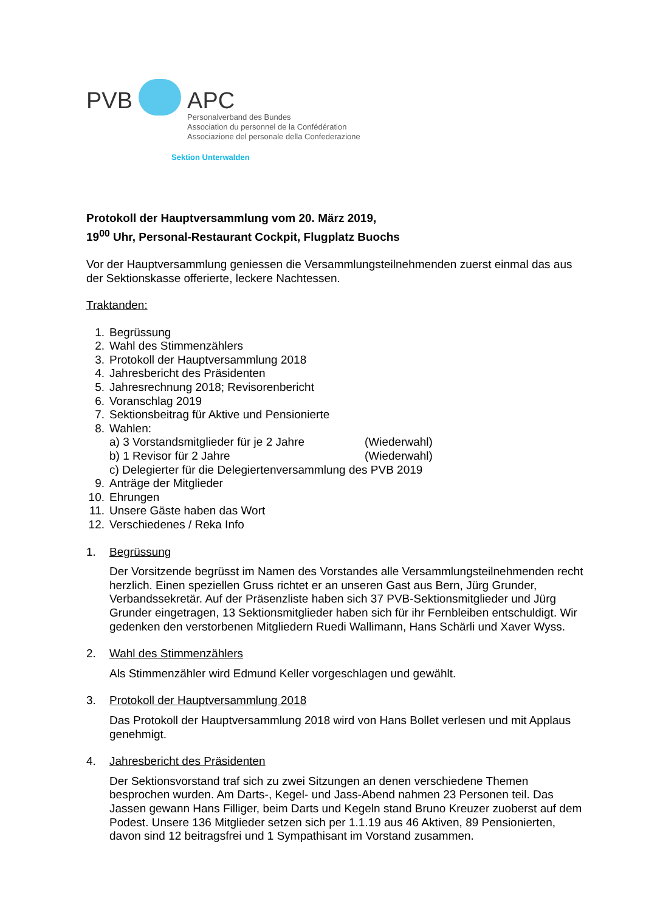PVB APC
Personalverband des Bundes
Association du personnel de la Confédération
Associazione del personale della Confederazione
Sektion Unterwalden
Protokoll der Hauptversammlung vom 20. März 2019,
19<sup>00</sup> Uhr, Personal-Restaurant Cockpit, Flugplatz Buochs
Vor der Hauptversammlung geniessen die Versammlungsteilnehmenden zuerst einmal das aus der Sektionskasse offerierte, leckere Nachtessen.
Traktanden:
1. Begrüssung
2. Wahl des Stimmenzählers
3. Protokoll der Hauptversammlung 2018
4. Jahresbericht des Präsidenten
5. Jahresrechnung 2018; Revisorenbericht
6. Voranschlag 2019
7. Sektionsbeitrag für Aktive und Pensionierte
8. Wahlen:
a) 3 Vorstandsmitglieder für je 2 Jahre (Wiederwahl)
b) 1 Revisor für 2 Jahre (Wiederwahl)
c) Delegierter für die Delegiertenversammlung des PVB 2019
9. Anträge der Mitglieder
10. Ehrungen
11. Unsere Gäste haben das Wort
12. Verschiedenes / Reka Info
1. Begrüssung
Der Vorsitzende begrüsst im Namen des Vorstandes alle Versammlungsteilnehmenden recht herzlich. Einen speziellen Gruss richtet er an unseren Gast aus Bern, Jürg Grunder, Verbandssekretär. Auf der Präsenzliste haben sich 37 PVB-Sektionsmitglieder und Jürg Grunder eingetragen, 13 Sektionsmitglieder haben sich für ihr Fernbleiben entschuldigt. Wir gedenken den verstorbenen Mitgliedern Ruedi Wallimann, Hans Schärli und Xaver Wyss.
2. Wahl des Stimmenzählers
Als Stimmenzähler wird Edmund Keller vorgeschlagen und gewählt.
3. Protokoll der Hauptversammlung 2018
Das Protokoll der Hauptversammlung 2018 wird von Hans Bollet verlesen und mit Applaus genehmigt.
4. Jahresbericht des Präsidenten
Der Sektionsvorstand traf sich zu zwei Sitzungen an denen verschiedene Themen besprochen wurden. Am Darts-, Kegel- und Jass-Abend nahmen 23 Personen teil. Das Jassen gewann Hans Filliger, beim Darts und Kegeln stand Bruno Kreuzer zuoberst auf dem Podest. Unsere 136 Mitglieder setzen sich per 1.1.19 aus 46 Aktiven, 89 Pensionierten, davon sind 12 beitragsfrei und 1 Sympathisant im Vorstand zusammen.